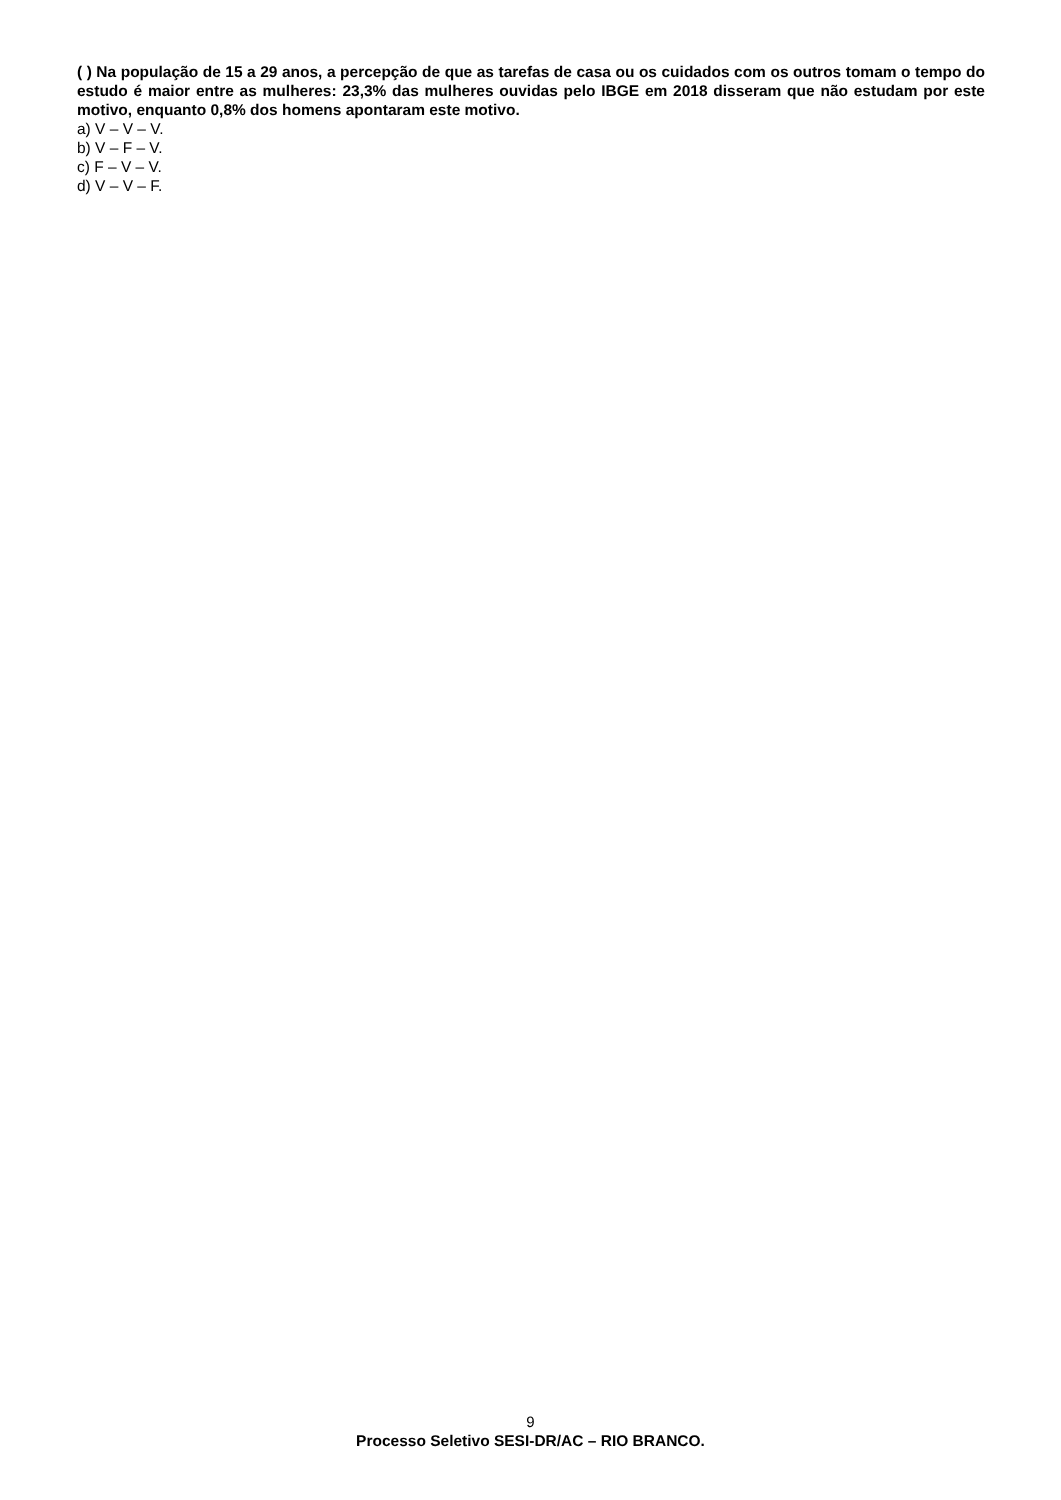( ) Na população de 15 a 29 anos, a percepção de que as tarefas de casa ou os cuidados com os outros tomam o tempo do estudo é maior entre as mulheres: 23,3% das mulheres ouvidas pelo IBGE em 2018 disseram que não estudam por este motivo, enquanto 0,8% dos homens apontaram este motivo.
a) V – V – V.
b) V – F – V.
c) F – V – V.
d) V – V – F.
9
Processo Seletivo SESI-DR/AC – RIO BRANCO.